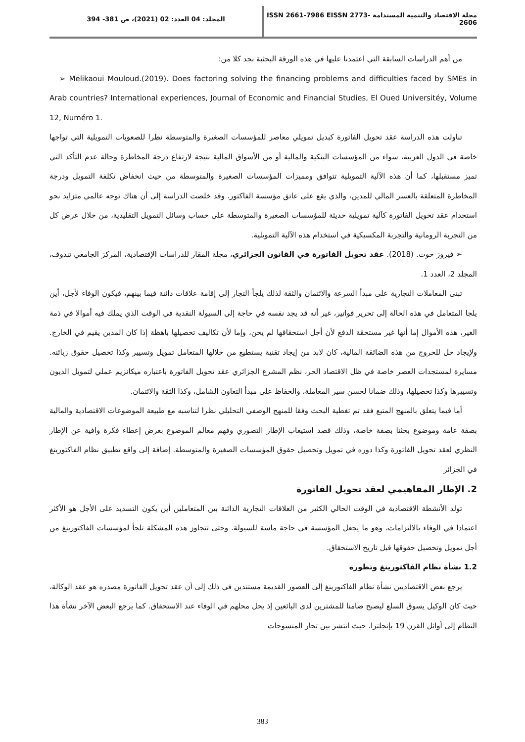مجلة الاقتصاد والتنمية المستدامة ISSN 2661-7986 EISSN 2773-2606
المجلد: 04 العدد: 02 (2021)، ص 381- 394
من أهم الدراسات السابقة التي اعتمدنا عليها في هذه الورقة البحثية نجد كلا من:
➢ Melikaoui Mouloud.(2019). Does factoring solving the financing problems and difficulties faced by SMEs in Arab countries? International experiences, Journal of Economic and Financial Studies, El Oued Universitéy, Volume 12, Numéro 1.
تناولت هذه الدراسة عقد تحويل الفاتورة كبديل تمويلي معاصر للمؤسسات الصغيرة والمتوسطة نظرا للصعوبات التمويلية التي تواجها خاصة في الدول العربية، سواء من المؤسسات البنكية والمالية أو من الأسواق المالية نتيجة لارتفاع درجة المخاطرة وحالة عدم التأكد التي تميز مستقبلها، كما أن هذه الآلية التمويلية تتوافق ومميزات المؤسسات الصغيرة والمتوسطة من حيث انخفاض تكلفة التمويل ودرجة المخاطرة المتعلقة بالعسر المالي للمدين، والذي يقع على عاتق مؤسسة الفاكتور. وقد خلصت الدراسة إلى أن هناك توجه عالمي متزايد نحو استخدام عقد تحويل الفاتورة كآلية تمويلية حديثة للمؤسسات الصغيرة والمتوسطة على حساب وسائل التمويل التقليدية، من خلال عرض كل من التجربة الرومانية والتجربة المكسيكية في استخدام هذه الآلية التمويلية.
➢ فيروز حوت. (2018). عقد تحويل الفاتورة في القانون الجزائري، مجلة المقار للدراسات الإقتصادية، المركز الجامعي تندوف، المجلد 2، العدد 1.
تبنى المعاملات التجارية على مبدأ السرعة والائتمان والثقة لذلك يلجأ التجار إلى إقامة علاقات دائنة فيما بينهم، فيكون الوفاء لأجل، أين يلجا المتعامل في هذه الحالة إلى تحرير فواتير، غير أنه قد يجد نفسه في حاجة إلى السيولة النقدية في الوقت الذي يملك فيه أموالا في ذمة الغير، هذه الأموال إما أنها غير مستحقة الدفع لأن أجل استحقاقها لم يحن، وإما لأن تكاليف تحصيلها باهظة إذا كان المدين يقيم في الخارج. ولإيجاد حل للخروج من هذه الضائقة المالية، كان لابد من إيجاد تقنية يستطيع من خلالها المتعامل تمويل وتسيير وكذا تحصيل حقوق زبائنه. مسايرة لمستجدات العصر خاصة في ظل الاقتصاد الحر، نظم المشرع الجزائري عقد تحويل الفاتورة باعتباره ميكانزيم عملي لتمويل الديون وتسييرها وكذا تحصيلها، وذلك ضمانا لحسن سير المعاملة، والحفاظ على مبدأ التعاون الشامل، وكذا الثقة والائتمان.
أما فيما يتعلق بالمنهج المتبع فقد تم تغطية البحث وفقا للمنهج الوصفي التحليلي نظرا لتناسبه مع طبيعة الموضوعات الاقتصادية والمالية بصفة عامة وموضوع بحثنا بصفة خاصة، وذلك قصد استيعاب الإطار التصوري وفهم معالم الموضوع بغرض إعطاء فكرة وافية عن الإطار النظري لعقد تحويل الفاتورة وكذا دوره في تمويل وتحصيل حقوق المؤسسات الصغيرة والمتوسطة. إضافة إلى واقع تطبيق نظام الفاكتورينغ في الجزائر
2. الإطار المفاهيمي لعقد تحويل الفاتورة
تولد الأنشطة الاقتصادية في الوقت الحالي الكثير من العلاقات التجارية الدائنة بين المتعاملين أين يكون التسديد على الأجل هو الأكثر اعتمادا في الوفاء بالالتزامات، وهو ما يجعل المؤسسة في حاجة ماسة للسيولة. وحتى تتجاوز هذه المشكلة تلجأ لمؤسسات الفاكتورينغ من أجل تمويل وتحصيل حقوقها قبل تاريخ الاستحقاق.
1.2 نشأة نظام الفاكتورينغ وتطوره
يرجع بعض الاقتصاديين نشأة نظام الفاكتورينغ إلى العصور القديمة مستندين في ذلك إلى أن عقد تحويل الفاتورة مصدره هو عقد الوكالة، حيث كان الوكيل يسوق السلع ليصبح ضامنا للمشترين لدى البائعين إذ يحل محلهم في الوفاء عند الاستحقاق. كما يرجع البعض الآخر نشأة هذا النظام إلى أوائل القرن 19 بإنجلترا. حيث انتشر بين تجار المنسوجات
383